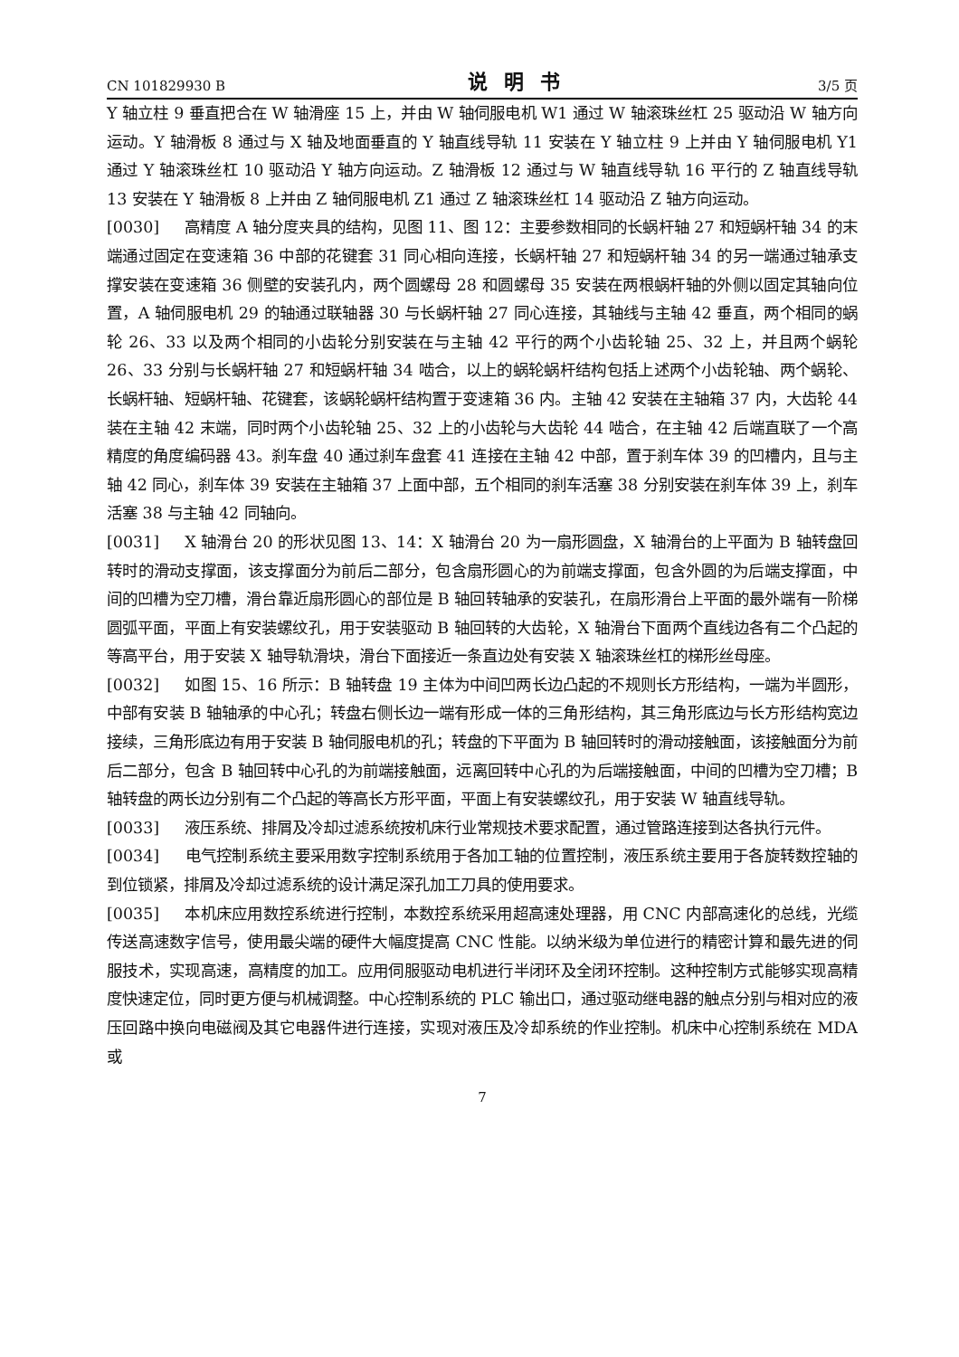CN 101829930 B 说明书 3/5 页
Y 轴立柱 9 垂直把合在 W 轴滑座 15 上，并由 W 轴伺服电机 W1 通过 W 轴滚珠丝杠 25 驱动沿 W 轴方向运动。Y 轴滑板 8 通过与 X 轴及地面垂直的 Y 轴直线导轨 11 安装在 Y 轴立柱 9 上并由 Y 轴伺服电机 Y1 通过 Y 轴滚珠丝杠 10 驱动沿 Y 轴方向运动。Z 轴滑板 12 通过与 W 轴直线导轨 16 平行的 Z 轴直线导轨 13 安装在 Y 轴滑板 8 上并由 Z 轴伺服电机 Z1 通过 Z 轴滚珠丝杠 14 驱动沿 Z 轴方向运动。
[0030] 高精度 A 轴分度夹具的结构，见图 11、图 12：主要参数相同的长蜗杆轴 27 和短蜗杆轴 34 的末端通过固定在变速箱 36 中部的花键套 31 同心相向连接，长蜗杆轴 27 和短蜗杆轴 34 的另一端通过轴承支撑安装在变速箱 36 侧壁的安装孔内，两个圆螺母 28 和圆螺母 35 安装在两根蜗杆轴的外侧以固定其轴向位置，A 轴伺服电机 29 的轴通过联轴器 30 与长蜗杆轴 27 同心连接，其轴线与主轴 42 垂直，两个相同的蜗轮 26、33 以及两个相同的小齿轮分别安装在与主轴 42 平行的两个小齿轮轴 25、32 上，并且两个蜗轮 26、33 分别与长蜗杆轴 27 和短蜗杆轴 34 啮合，以上的蜗轮蜗杆结构包括上述两个小齿轮轴、两个蜗轮、长蜗杆轴、短蜗杆轴、花键套，该蜗轮蜗杆结构置于变速箱 36 内。主轴 42 安装在主轴箱 37 内，大齿轮 44 装在主轴 42 末端，同时两个小齿轮轴 25、32 上的小齿轮与大齿轮 44 啮合，在主轴 42 后端直联了一个高精度的角度编码器 43。刹车盘 40 通过刹车盘套 41 连接在主轴 42 中部，置于刹车体 39 的凹槽内，且与主轴 42 同心，刹车体 39 安装在主轴箱 37 上面中部，五个相同的刹车活塞 38 分别安装在刹车体 39 上，刹车活塞 38 与主轴 42 同轴向。
[0031] X 轴滑台 20 的形状见图 13、14：X 轴滑台 20 为一扇形圆盘，X 轴滑台的上平面为 B 轴转盘回转时的滑动支撑面，该支撑面分为前后二部分，包含扇形圆心的为前端支撑面，包含外圆的为后端支撑面，中间的凹槽为空刀槽，滑台靠近扇形圆心的部位是 B 轴回转轴承的安装孔，在扇形滑台上平面的最外端有一阶梯圆弧平面，平面上有安装螺纹孔，用于安装驱动 B 轴回转的大齿轮，X 轴滑台下面两个直线边各有二个凸起的等高平台，用于安装 X 轴导轨滑块，滑台下面接近一条直边处有安装 X 轴滚珠丝杠的梯形丝母座。
[0032] 如图 15、16 所示：B 轴转盘 19 主体为中间凹两长边凸起的不规则长方形结构，一端为半圆形，中部有安装 B 轴轴承的中心孔；转盘右侧长边一端有形成一体的三角形结构，其三角形底边与长方形结构宽边接续，三角形底边有用于安装 B 轴伺服电机的孔；转盘的下平面为 B 轴回转时的滑动接触面，该接触面分为前后二部分，包含 B 轴回转中心孔的为前端接触面，远离回转中心孔的为后端接触面，中间的凹槽为空刀槽；B 轴转盘的两长边分别有二个凸起的等高长方形平面，平面上有安装螺纹孔，用于安装 W 轴直线导轨。
[0033] 液压系统、排屑及冷却过滤系统按机床行业常规技术要求配置，通过管路连接到达各执行元件。
[0034] 电气控制系统主要采用数字控制系统用于各加工轴的位置控制，液压系统主要用于各旋转数控轴的到位锁紧，排屑及冷却过滤系统的设计满足深孔加工刀具的使用要求。
[0035] 本机床应用数控系统进行控制，本数控系统采用超高速处理器，用 CNC 内部高速化的总线，光缆传送高速数字信号，使用最尖端的硬件大幅度提高 CNC 性能。以纳米级为单位进行的精密计算和最先进的伺服技术，实现高速，高精度的加工。应用伺服驱动电机进行半闭环及全闭环控制。这种控制方式能够实现高精度快速定位，同时更方便与机械调整。中心控制系统的 PLC 输出口，通过驱动继电器的触点分别与相对应的液压回路中换向电磁阀及其它电器件进行连接，实现对液压及冷却系统的作业控制。机床中心控制系统在 MDA 或
7